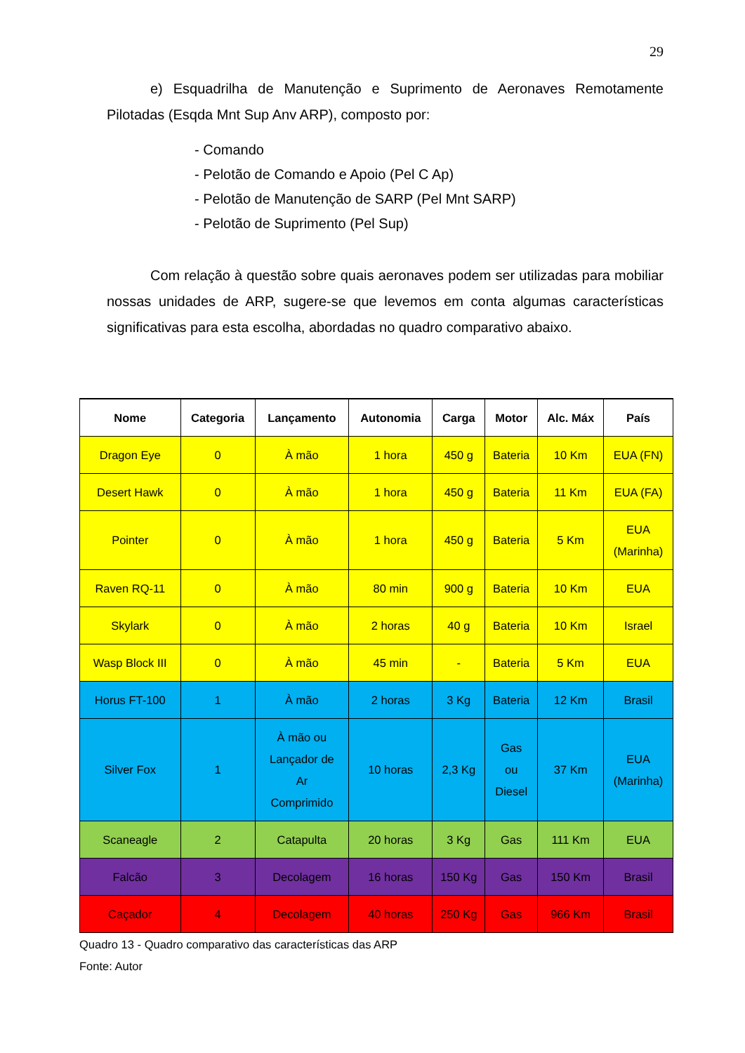29
e) Esquadrilha de Manutenção e Suprimento de Aeronaves Remotamente Pilotadas (Esqda Mnt Sup Anv ARP), composto por:
- Comando
- Pelotão de Comando e Apoio (Pel C Ap)
- Pelotão de Manutenção de SARP (Pel Mnt SARP)
- Pelotão de Suprimento (Pel Sup)
Com relação à questão sobre quais aeronaves podem ser utilizadas para mobiliar nossas unidades de ARP, sugere-se que levemos em conta algumas características significativas para esta escolha, abordadas no quadro comparativo abaixo.
| Nome | Categoria | Lançamento | Autonomia | Carga | Motor | Alc. Máx | País |
| --- | --- | --- | --- | --- | --- | --- | --- |
| Dragon Eye | 0 | À mão | 1 hora | 450 g | Bateria | 10 Km | EUA (FN) |
| Desert Hawk | 0 | À mão | 1 hora | 450 g | Bateria | 11 Km | EUA (FA) |
| Pointer | 0 | À mão | 1 hora | 450 g | Bateria | 5 Km | EUA (Marinha) |
| Raven RQ-11 | 0 | À mão | 80 min | 900 g | Bateria | 10 Km | EUA |
| Skylark | 0 | À mão | 2 horas | 40 g | Bateria | 10 Km | Israel |
| Wasp Block III | 0 | À mão | 45 min | - | Bateria | 5 Km | EUA |
| Horus FT-100 | 1 | À mão | 2 horas | 3 Kg | Bateria | 12 Km | Brasil |
| Silver Fox | 1 | À mão ou Lançador de Ar Comprimido | 10 horas | 2,3 Kg | Gas ou Diesel | 37 Km | EUA (Marinha) |
| Scaneagle | 2 | Catapulta | 20 horas | 3 Kg | Gas | 111 Km | EUA |
| Falcão | 3 | Decolagem | 16 horas | 150 Kg | Gas | 150 Km | Brasil |
| Caçador | 4 | Decolagem | 40 horas | 250 Kg | Gas | 966 Km | Brasil |
Quadro 13 - Quadro comparativo das características das ARP
Fonte: Autor